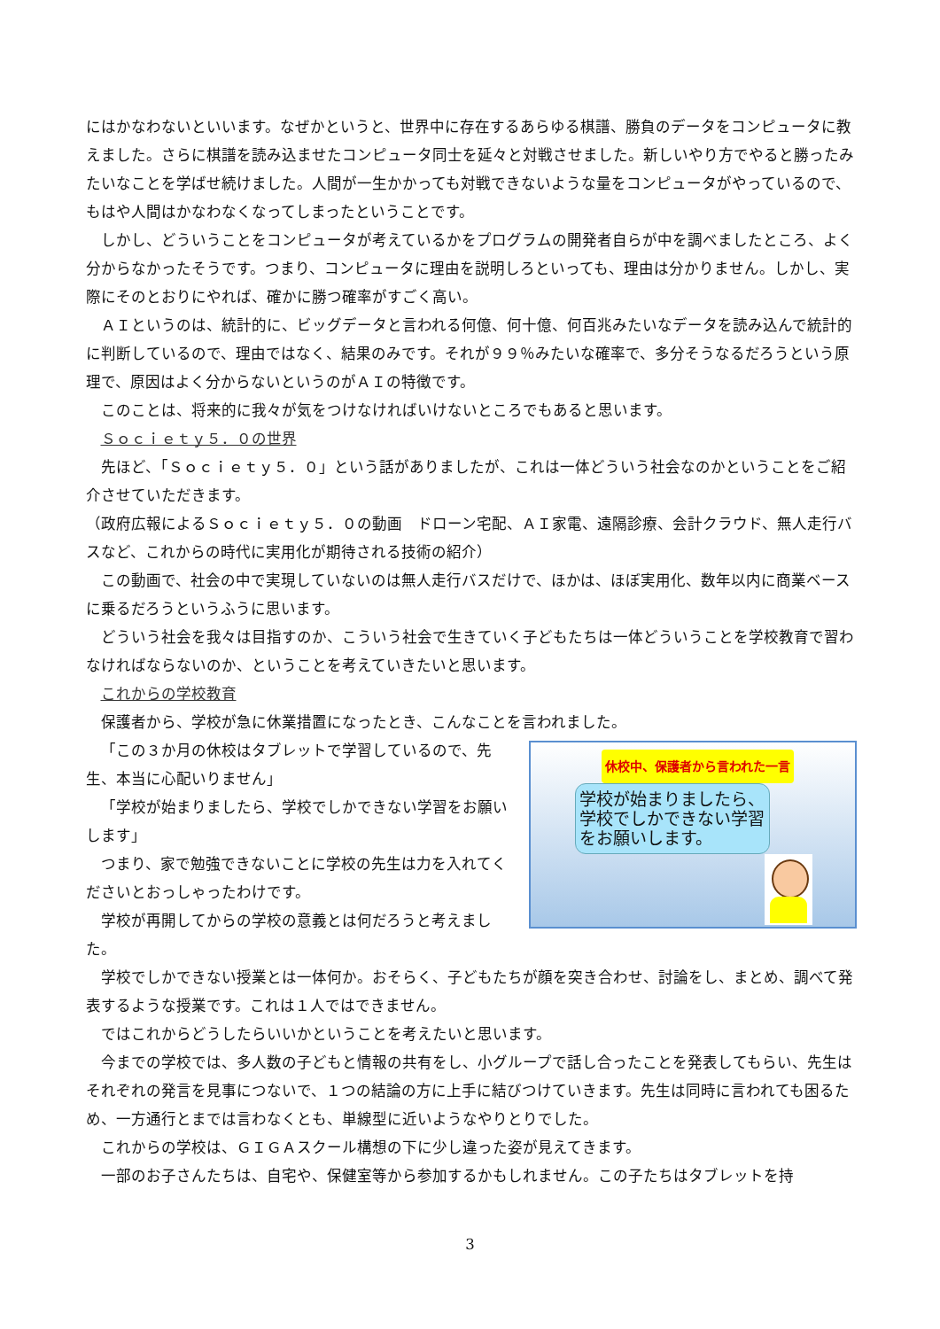にはかなわないといいます。なぜかというと、世界中に存在するあらゆる棋譜、勝負のデータをコンピュータに教えました。さらに棋譜を読み込ませたコンピュータ同士を延々と対戦させました。新しいやり方でやると勝ったみたいなことを学ばせ続けました。人間が一生かかっても対戦できないような量をコンピュータがやっているので、もはや人間はかなわなくなってしまったということです。
しかし、どういうことをコンピュータが考えているかをプログラムの開発者自らが中を調べましたところ、よく分からなかったそうです。つまり、コンピュータに理由を説明しろといっても、理由は分かりません。しかし、実際にそのとおりにやれば、確かに勝つ確率がすごく高い。
ＡＩというのは、統計的に、ビッグデータと言われる何億、何十億、何百兆みたいなデータを読み込んで統計的に判断しているので、理由ではなく、結果のみです。それが９９％みたいな確率で、多分そうなるだろうという原理で、原因はよく分からないというのがＡＩの特徴です。
このことは、将来的に我々が気をつけなければいけないところでもあると思います。
Ｓｏｃｉｅｔｙ５．０の世界
先ほど、「Ｓｏｃｉｅｔｙ５．０」という話がありましたが、これは一体どういう社会なのかということをご紹介させていただきます。
（政府広報によるＳｏｃｉｅｔｙ５．０の動画　ドローン宅配、ＡＩ家電、遠隔診療、会計クラウド、無人走行バスなど、これからの時代に実用化が期待される技術の紹介）
この動画で、社会の中で実現していないのは無人走行バスだけで、ほかは、ほぼ実用化、数年以内に商業ベースに乗るだろうというふうに思います。
どういう社会を我々は目指すのか、こういう社会で生きていく子どもたちは一体どういうことを学校教育で習わなければならないのか、ということを考えていきたいと思います。
これからの学校教育
保護者から、学校が急に休業措置になったとき、こんなことを言われました。
「この３か月の休校はタブレットで学習しているので、先生、本当に心配いりません」
「学校が始まりましたら、学校でしかできない学習をお願いします」
つまり、家で勉強できないことに学校の先生は力を入れてくださいとおっしゃったわけです。
学校が再開してからの学校の意義とは何だろうと考えました。
休校中、保護者から言われた一言
学校が始まりましたら、学校でしかできない学習をお願いします。
学校でしかできない授業とは一体何か。おそらく、子どもたちが顔を突き合わせ、討論をし、まとめ、調べて発表するような授業です。これは１人ではできません。
ではこれからどうしたらいいかということを考えたいと思います。
今までの学校では、多人数の子どもと情報の共有をし、小グループで話し合ったことを発表してもらい、先生はそれぞれの発言を見事につないで、１つの結論の方に上手に結びつけていきます。先生は同時に言われても困るため、一方通行とまでは言わなくとも、単線型に近いようなやりとりでした。
これからの学校は、ＧＩＧＡスクール構想の下に少し違った姿が見えてきます。
一部のお子さんたちは、自宅や、保健室等から参加するかもしれません。この子たちはタブレットを持
3